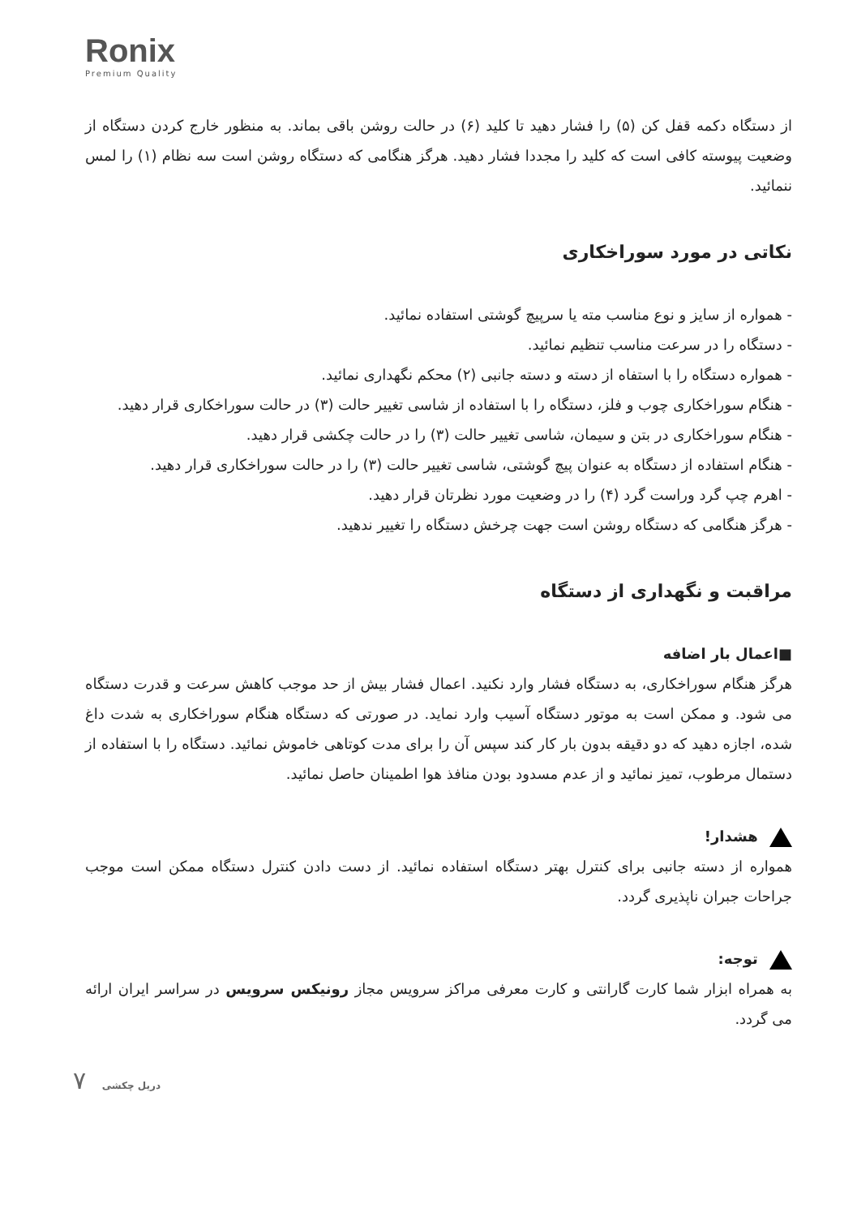Ronix
Premium Quality
از دستگاه دکمه قفل کن (۵) را فشار دهید تا کلید (۶) در حالت روشن باقی بماند. به منظور خارج کردن دستگاه از وضعیت پیوسته کافی است که کلید را مجددا فشار دهید. هرگز هنگامی که دستگاه روشن است سه نظام (۱) را لمس ننمائید.
نکاتی در مورد سوراخکاری
- همواره از سایز و نوع مناسب مته یا سرپیچ گوشتی استفاده نمائید.
- دستگاه را در سرعت مناسب تنظیم نمائید.
- همواره دستگاه را با استفاه از دسته و دسته جانبی (۲) محکم نگهداری نمائید.
- هنگام سوراخکاری چوب و فلز، دستگاه را با استفاده از شاسی تغییر حالت (۳) در حالت سوراخکاری قرار دهید.
- هنگام سوراخکاری در بتن و سیمان، شاسی تغییر حالت (۳) را در حالت چکشی قرار دهید.
- هنگام استفاده از دستگاه به عنوان پیچ گوشتی، شاسی تغییر حالت (۳) را در حالت سوراخکاری قرار دهید.
- اهرم چپ گرد وراست گرد (۴) را در وضعیت مورد نظرتان قرار دهید.
- هرگز هنگامی که دستگاه روشن است جهت چرخش دستگاه را تغییر ندهید.
مراقبت و نگهداری از دستگاه
■اعمال بار اضافه
هرگز هنگام سوراخکاری، به دستگاه فشار وارد نکنید. اعمال فشار بیش از حد موجب کاهش سرعت و قدرت دستگاه می شود. و ممکن است به موتور دستگاه آسیب وارد نماید. در صورتی که دستگاه هنگام سوراخکاری به شدت داغ شده، اجازه دهید که دو دقیقه بدون بار کار کند سپس آن را برای مدت کوتاهی خاموش نمائید. دستگاه را با استفاده از دستمال مرطوب، تمیز نمائید و از عدم مسدود بودن منافذ هوا اطمینان حاصل نمائید.
هشدار!
همواره از دسته جانبی برای کنترل بهتر دستگاه استفاده نمائید. از دست دادن کنترل دستگاه ممکن است موجب جراحات جبران ناپذیری گردد.
توجه:
به همراه ابزار شما کارت گارانتی و کارت معرفی مراکز سرویس مجاز رونیکس سرویس در سراسر ایران ارائه می گردد.
۷ دریل چکشی